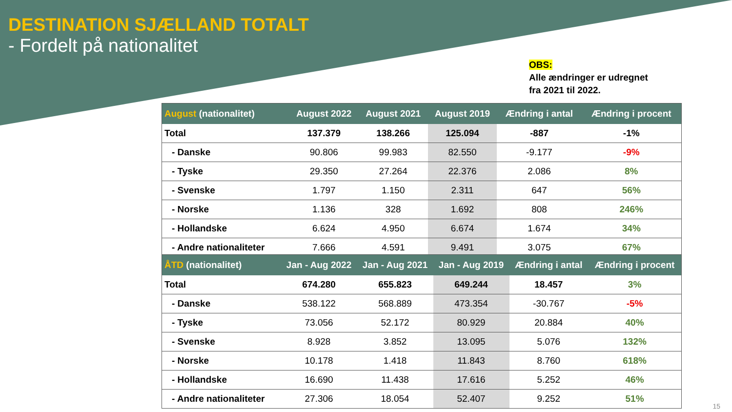DESTINATION SJÆLLAND TOTALT
- Fordelt på nationalitet
OBS:
Alle ændringer er udregnet
fra 2021 til 2022.
| August (nationalitet) | August 2022 | August 2021 | August 2019 | Ændring i antal | Ændring i procent |
| --- | --- | --- | --- | --- | --- |
| Total | 137.379 | 138.266 | 125.094 | -887 | -1% |
| - Danske | 90.806 | 99.983 | 82.550 | -9.177 | -9% |
| - Tyske | 29.350 | 27.264 | 22.376 | 2.086 | 8% |
| - Svenske | 1.797 | 1.150 | 2.311 | 647 | 56% |
| - Norske | 1.136 | 328 | 1.692 | 808 | 246% |
| - Hollandske | 6.624 | 4.950 | 6.674 | 1.674 | 34% |
| - Andre nationaliteter | 7.666 | 4.591 | 9.491 | 3.075 | 67% |
| ÅTD (nationalitet) | Jan - Aug 2022 | Jan - Aug 2021 | Jan - Aug 2019 | Ændring i antal | Ændring i procent |
| --- | --- | --- | --- | --- | --- |
| Total | 674.280 | 655.823 | 649.244 | 18.457 | 3% |
| - Danske | 538.122 | 568.889 | 473.354 | -30.767 | -5% |
| - Tyske | 73.056 | 52.172 | 80.929 | 20.884 | 40% |
| - Svenske | 8.928 | 3.852 | 13.095 | 5.076 | 132% |
| - Norske | 10.178 | 1.418 | 11.843 | 8.760 | 618% |
| - Hollandske | 16.690 | 11.438 | 17.616 | 5.252 | 46% |
| - Andre nationaliteter | 27.306 | 18.054 | 52.407 | 9.252 | 51% |
15